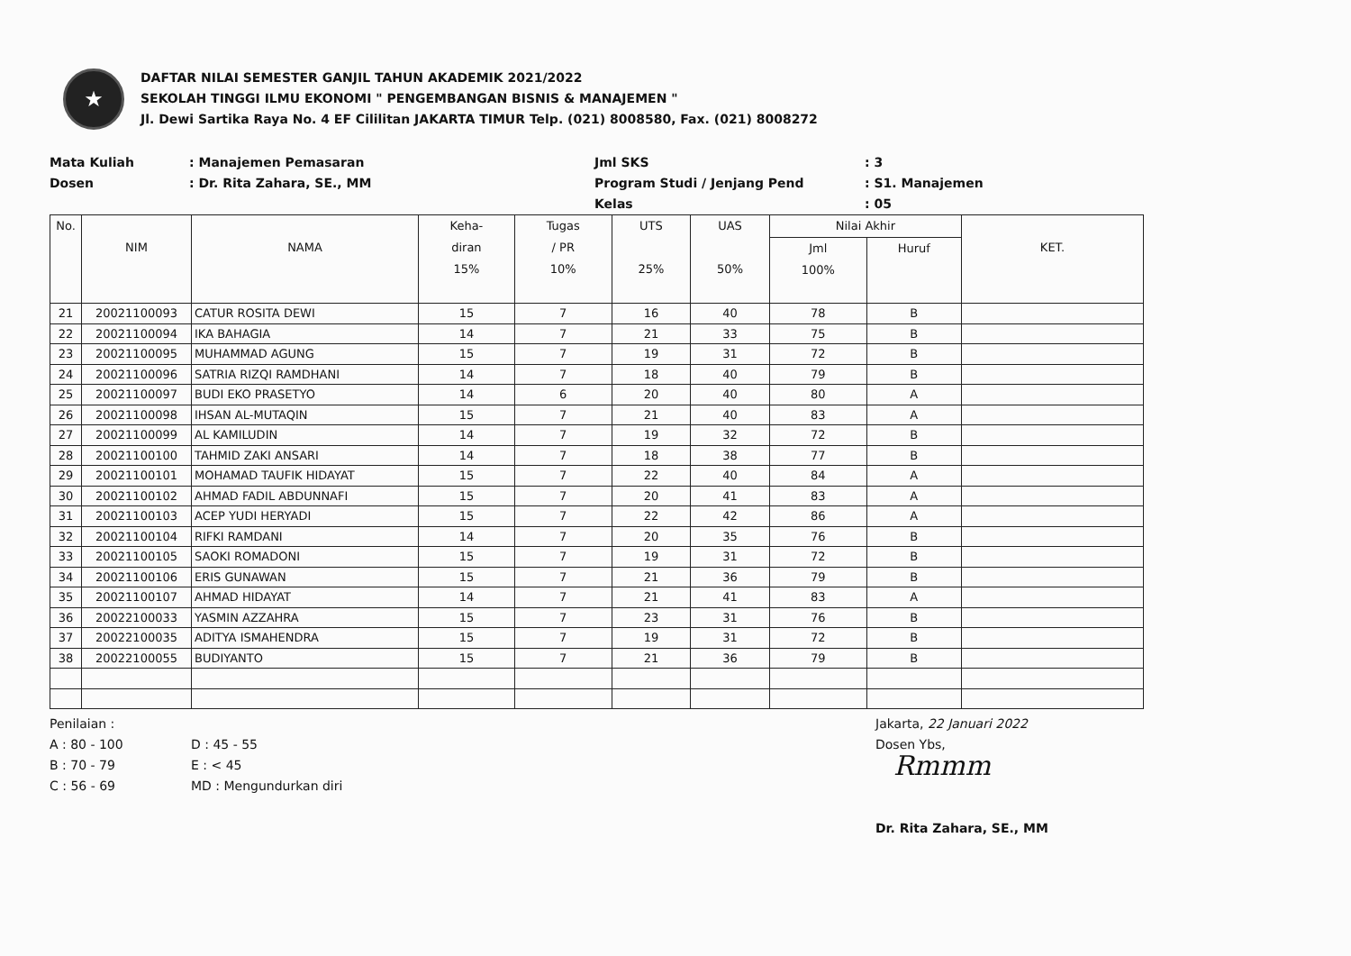★
DAFTAR NILAI SEMESTER GANJIL TAHUN AKADEMIK 2021/2022
SEKOLAH TINGGI ILMU EKONOMI " PENGEMBANGAN BISNIS & MANAJEMEN "
Jl. Dewi Sartika Raya No. 4 EF Cililitan JAKARTA TIMUR Telp. (021) 8008580, Fax. (021) 8008272
Mata Kuliah
: Manajemen Pemasaran
Jml SKS
: 3
Dosen
: Dr. Rita Zahara, SE., MM
Program Studi / Jenjang Pend
: S1. Manajemen
Kelas
: 05
| No. | NIM | NAMA | Keha- diran 15% | Tugas / PR 10% | UTS 25% | UAS 50% | Nilai Akhir | | KET. |
| --- | --- | --- | --- | --- | --- | --- | --- | --- | --- |
| | | | | | | | Jml 100% | Huruf | |
| 21 | 20021100093 | CATUR ROSITA DEWI | 15 | 7 | 16 | 40 | 78 | B | |
| 22 | 20021100094 | IKA BAHAGIA | 14 | 7 | 21 | 33 | 75 | B | |
| 23 | 20021100095 | MUHAMMAD AGUNG | 15 | 7 | 19 | 31 | 72 | B | |
| 24 | 20021100096 | SATRIA RIZQI RAMDHANI | 14 | 7 | 18 | 40 | 79 | B | |
| 25 | 20021100097 | BUDI EKO PRASETYO | 14 | 6 | 20 | 40 | 80 | A | |
| 26 | 20021100098 | IHSAN AL-MUTAQIN | 15 | 7 | 21 | 40 | 83 | A | |
| 27 | 20021100099 | AL KAMILUDIN | 14 | 7 | 19 | 32 | 72 | B | |
| 28 | 20021100100 | TAHMID ZAKI ANSARI | 14 | 7 | 18 | 38 | 77 | B | |
| 29 | 20021100101 | MOHAMAD TAUFIK HIDAYAT | 15 | 7 | 22 | 40 | 84 | A | |
| 30 | 20021100102 | AHMAD FADIL ABDUNNAFI | 15 | 7 | 20 | 41 | 83 | A | |
| 31 | 20021100103 | ACEP YUDI HERYADI | 15 | 7 | 22 | 42 | 86 | A | |
| 32 | 20021100104 | RIFKI RAMDANI | 14 | 7 | 20 | 35 | 76 | B | |
| 33 | 20021100105 | SAOKI ROMADONI | 15 | 7 | 19 | 31 | 72 | B | |
| 34 | 20021100106 | ERIS GUNAWAN | 15 | 7 | 21 | 36 | 79 | B | |
| 35 | 20021100107 | AHMAD HIDAYAT | 14 | 7 | 21 | 41 | 83 | A | |
| 36 | 20022100033 | YASMIN AZZAHRA | 15 | 7 | 23 | 31 | 76 | B | |
| 37 | 20022100035 | ADITYA ISMAHENDRA | 15 | 7 | 19 | 31 | 72 | B | |
| 38 | 20022100055 | BUDIYANTO | 15 | 7 | 21 | 36 | 79 | B | |
Penilaian :
A : 80 - 100
B : 70 - 79
C : 56 - 69
D : 45 - 55
E : < 45
MD : Mengundurkan diri
Jakarta, 22 Januari 2022
Dosen Ybs,
Rmmm
Dr. Rita Zahara, SE., MM